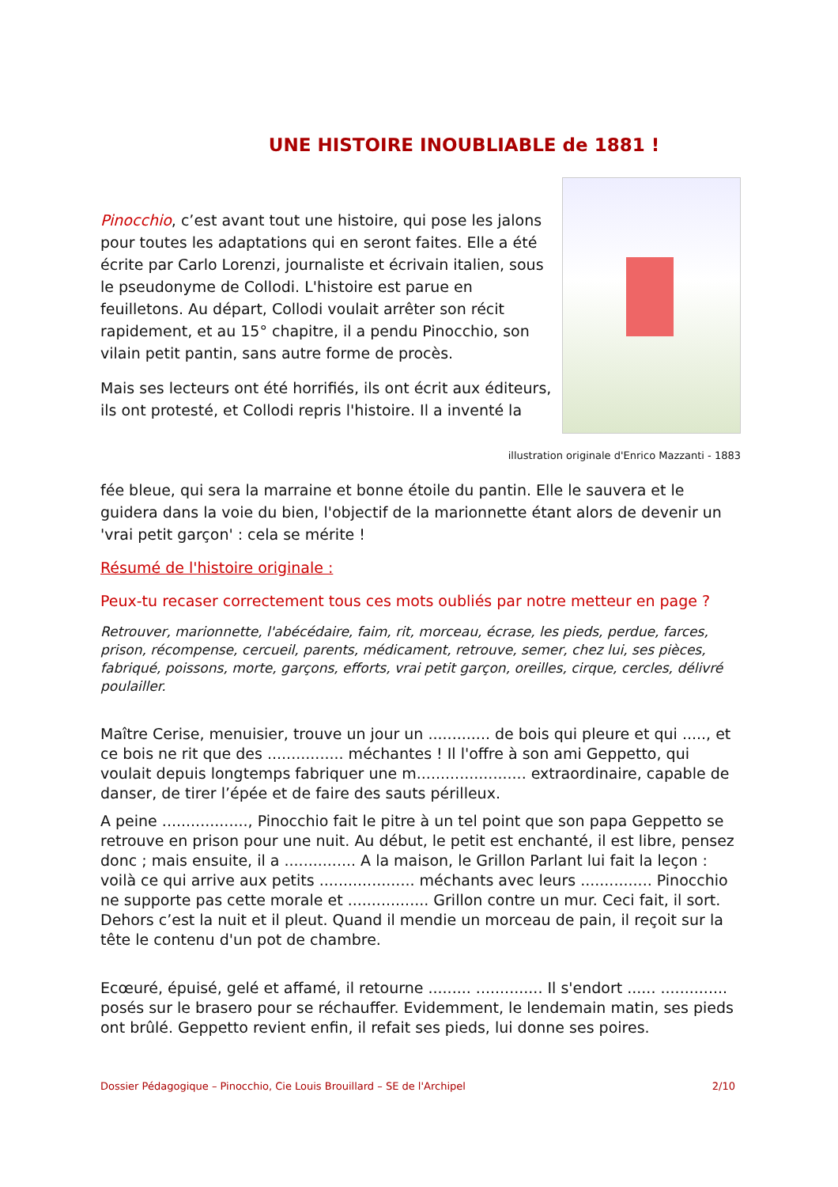UNE HISTOIRE INOUBLIABLE de 1881 !
Pinocchio, c’est avant tout une histoire, qui pose les jalons pour toutes les adaptations qui en seront faites. Elle a été écrite par Carlo Lorenzi, journaliste et écrivain italien, sous le pseudonyme de Collodi. L'histoire est parue en feuilletons. Au départ, Collodi voulait arrêter son récit rapidement, et au 15° chapitre, il a pendu Pinocchio, son vilain petit pantin, sans autre forme de procès.
Mais ses lecteurs ont été horrifiés, ils ont écrit aux éditeurs, ils ont protesté, et Collodi repris l'histoire. Il a inventé la
illustration originale d'Enrico Mazzanti - 1883
fée bleue, qui sera la marraine et bonne étoile du pantin. Elle le sauvera et le guidera dans la voie du bien, l'objectif de la marionnette étant alors de devenir un 'vrai petit garçon' : cela se mérite !
Résumé de l'histoire originale :
Peux-tu recaser correctement tous ces mots oubliés par notre metteur en page ?
Retrouver, marionnette, l'abécédaire, faim, rit, morceau, écrase, les pieds, perdue, farces, prison, récompense, cercueil, parents, médicament, retrouve, semer, chez lui, ses pièces, fabriqué, poissons, morte, garçons, efforts, vrai petit garçon, oreilles, cirque, cercles, délivré poulailler.
Maître Cerise, menuisier, trouve un jour un ............. de bois qui pleure et qui ....., et ce bois ne rit que des ................ méchantes ! Il l'offre à son ami Geppetto, qui voulait depuis longtemps fabriquer une m....................... extraordinaire, capable de danser, de tirer l’épée et de faire des sauts périlleux.
A peine .................., Pinocchio fait le pitre à un tel point que son papa Geppetto se retrouve en prison pour une nuit. Au début, le petit est enchanté, il est libre, pensez donc ; mais ensuite, il a ............... A la maison, le Grillon Parlant lui fait la leçon : voilà ce qui arrive aux petits .................... méchants avec leurs ............... Pinocchio ne supporte pas cette morale et ................. Grillon contre un mur. Ceci fait, il sort. Dehors c’est la nuit et il pleut. Quand il mendie un morceau de pain, il reçoit sur la tête le contenu d'un pot de chambre.
Ecœuré, épuisé, gelé et affamé, il retourne ......... .............. Il s'endort ...... .............. posés sur le brasero pour se réchauffer. Evidemment, le lendemain matin, ses pieds ont brûlé. Geppetto revient enfin, il refait ses pieds, lui donne ses poires.
Dossier Pédagogique – Pinocchio, Cie Louis Brouillard – SE de l'Archipel 2/10